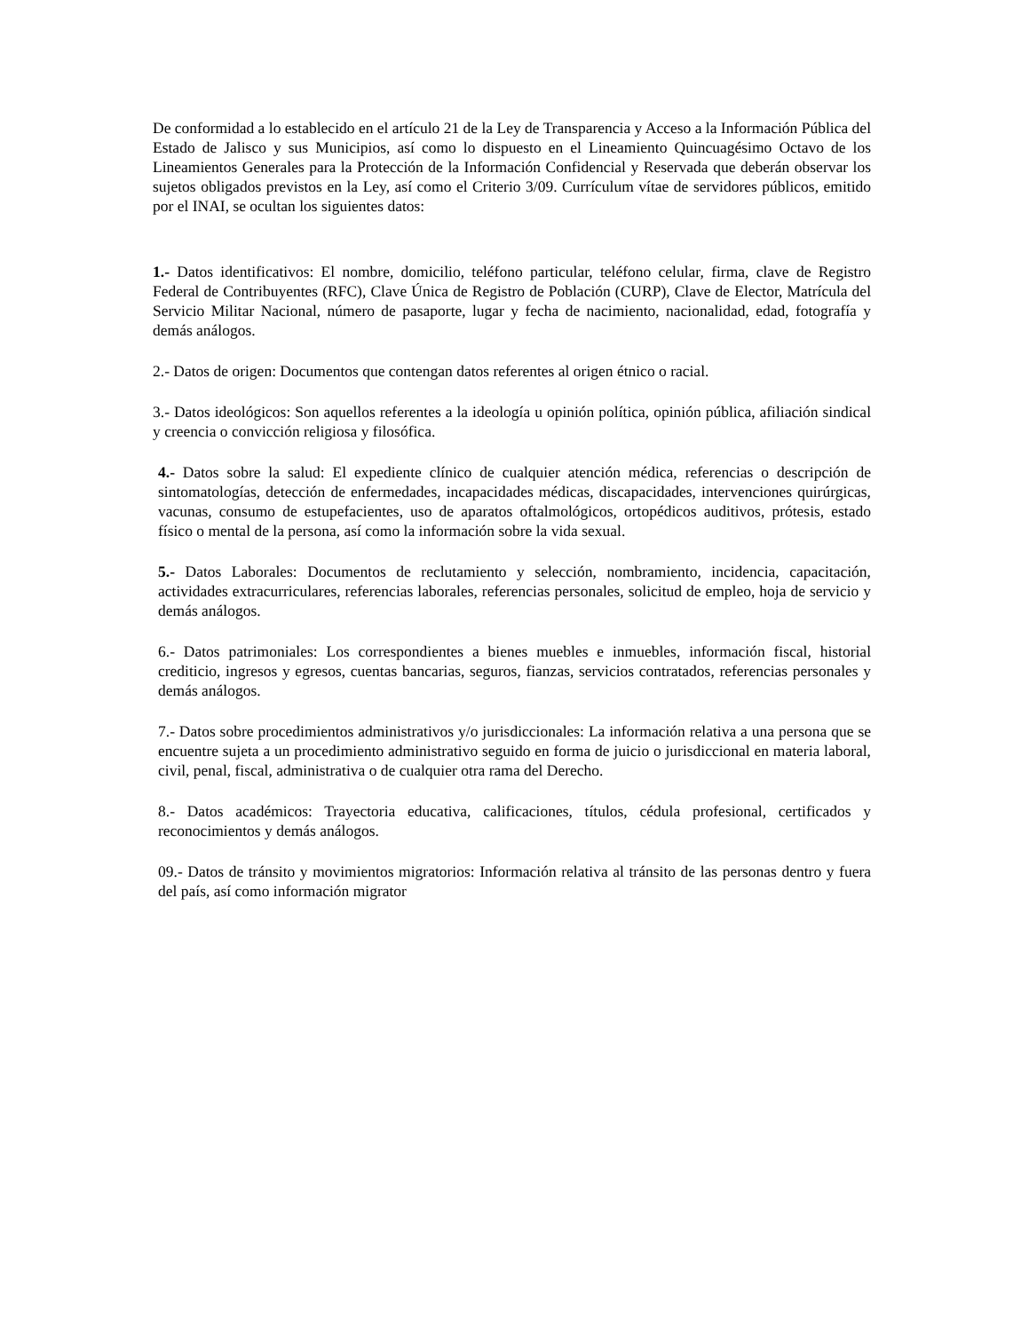De conformidad a lo establecido en el artículo 21 de la Ley de Transparencia y Acceso a la Información Pública del Estado de Jalisco y sus Municipios, así como lo dispuesto en el Lineamiento Quincuagésimo Octavo de los Lineamientos Generales para la Protección de la Información Confidencial y Reservada que deberán observar los sujetos obligados previstos en la Ley, así como el Criterio 3/09. Currículum vítae de servidores públicos, emitido por el INAI, se ocultan los siguientes datos:
1.- Datos identificativos: El nombre, domicilio, teléfono particular, teléfono celular, firma, clave de Registro Federal de Contribuyentes (RFC), Clave Única de Registro de Población (CURP), Clave de Elector, Matrícula del Servicio Militar Nacional, número de pasaporte, lugar y fecha de nacimiento, nacionalidad, edad, fotografía y demás análogos.
2.- Datos de origen: Documentos que contengan datos referentes al origen étnico o racial.
3.- Datos ideológicos: Son aquellos referentes a la ideología u opinión política, opinión pública, afiliación sindical y creencia o convicción religiosa y filosófica.
4.- Datos sobre la salud: El expediente clínico de cualquier atención médica, referencias o descripción de sintomatologías, detección de enfermedades, incapacidades médicas, discapacidades, intervenciones quirúrgicas, vacunas, consumo de estupefacientes, uso de aparatos oftalmológicos, ortopédicos auditivos, prótesis, estado físico o mental de la persona, así como la información sobre la vida sexual.
5.- Datos Laborales: Documentos de reclutamiento y selección, nombramiento, incidencia, capacitación, actividades extracurriculares, referencias laborales, referencias personales, solicitud de empleo, hoja de servicio y demás análogos.
6.- Datos patrimoniales: Los correspondientes a bienes muebles e inmuebles, información fiscal, historial crediticio, ingresos y egresos, cuentas bancarias, seguros, fianzas, servicios contratados, referencias personales y demás análogos.
7.- Datos sobre procedimientos administrativos y/o jurisdiccionales: La información relativa a una persona que se encuentre sujeta a un procedimiento administrativo seguido en forma de juicio o jurisdiccional en materia laboral, civil, penal, fiscal, administrativa o de cualquier otra rama del Derecho.
8.- Datos académicos: Trayectoria educativa, calificaciones, títulos, cédula profesional, certificados y reconocimientos y demás análogos.
09.- Datos de tránsito y movimientos migratorios: Información relativa al tránsito de las personas dentro y fuera del país, así como información migrator